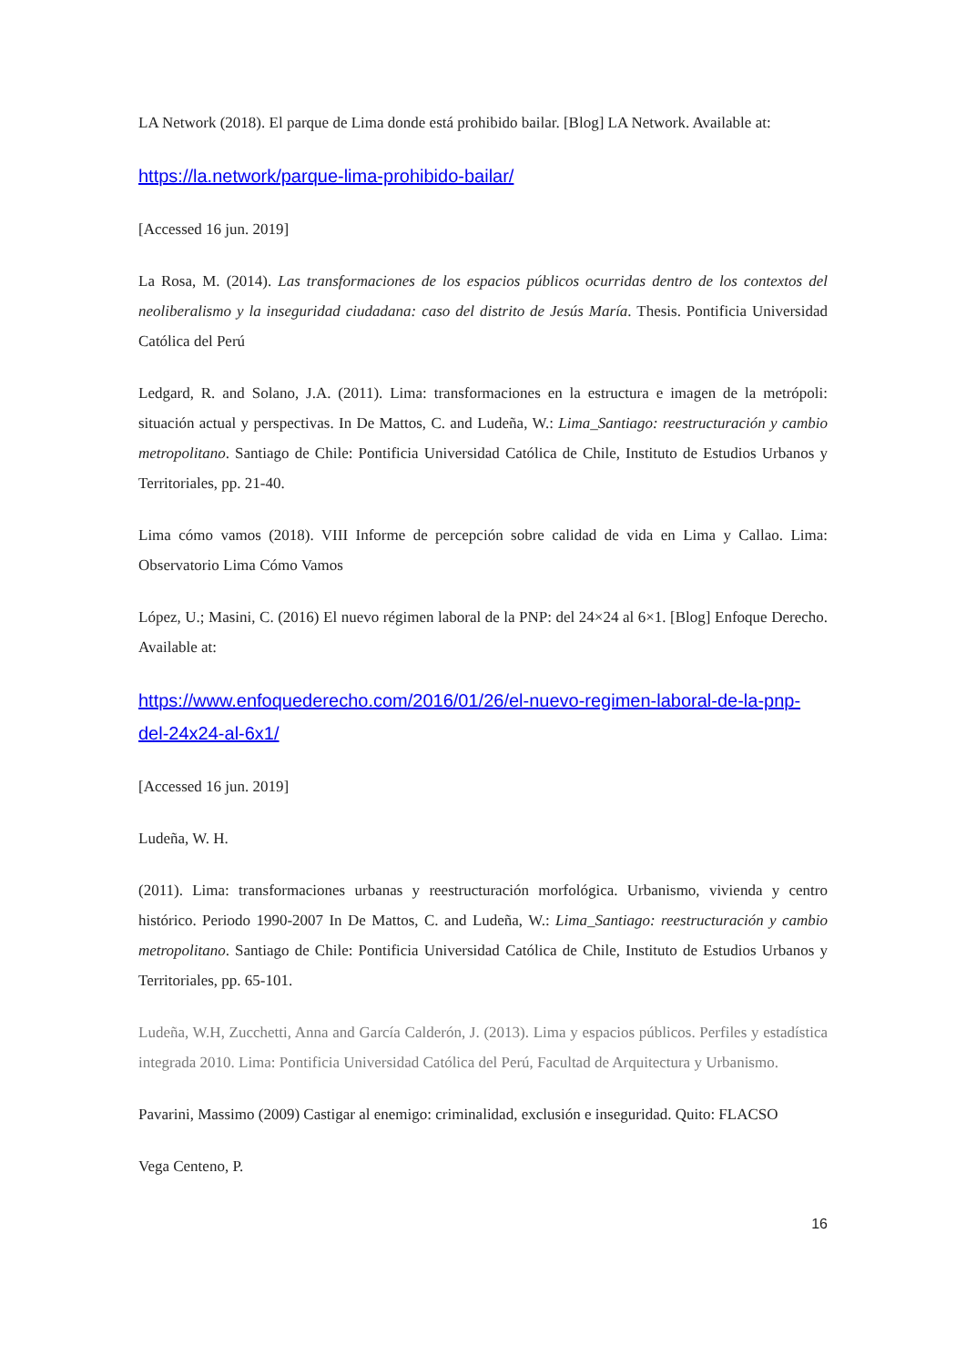LA Network (2018). El parque de Lima donde está prohibido bailar. [Blog] LA Network. Available at:
https://la.network/parque-lima-prohibido-bailar/
[Accessed 16 jun. 2019]
La Rosa, M. (2014). Las transformaciones de los espacios públicos ocurridas dentro de los contextos del neoliberalismo y la inseguridad ciudadana: caso del distrito de Jesús María. Thesis. Pontificia Universidad Católica del Perú
Ledgard, R. and Solano, J.A. (2011). Lima: transformaciones en la estructura e imagen de la metrópoli: situación actual y perspectivas. In De Mattos, C. and Ludeña, W.: Lima_Santiago: reestructuración y cambio metropolitano. Santiago de Chile: Pontificia Universidad Católica de Chile, Instituto de Estudios Urbanos y Territoriales, pp. 21-40.
Lima cómo vamos (2018). VIII Informe de percepción sobre calidad de vida en Lima y Callao. Lima: Observatorio Lima Cómo Vamos
López, U.; Masini, C. (2016) El nuevo régimen laboral de la PNP: del 24×24 al 6×1. [Blog] Enfoque Derecho. Available at:
https://www.enfoquederecho.com/2016/01/26/el-nuevo-regimen-laboral-de-la-pnp-del-24x24-al-6x1/
[Accessed 16 jun. 2019]
Ludeña, W. H.
(2011). Lima: transformaciones urbanas y reestructuración morfológica. Urbanismo, vivienda y centro histórico. Periodo 1990-2007 In De Mattos, C. and Ludeña, W.: Lima_Santiago: reestructuración y cambio metropolitano. Santiago de Chile: Pontificia Universidad Católica de Chile, Instituto de Estudios Urbanos y Territoriales, pp. 65-101.
Ludeña, W.H, Zucchetti, Anna and García Calderón, J. (2013). Lima y espacios públicos. Perfiles y estadística integrada 2010. Lima: Pontificia Universidad Católica del Perú, Facultad de Arquitectura y Urbanismo.
Pavarini, Massimo (2009) Castigar al enemigo: criminalidad, exclusión e inseguridad. Quito: FLACSO
Vega Centeno, P.
16